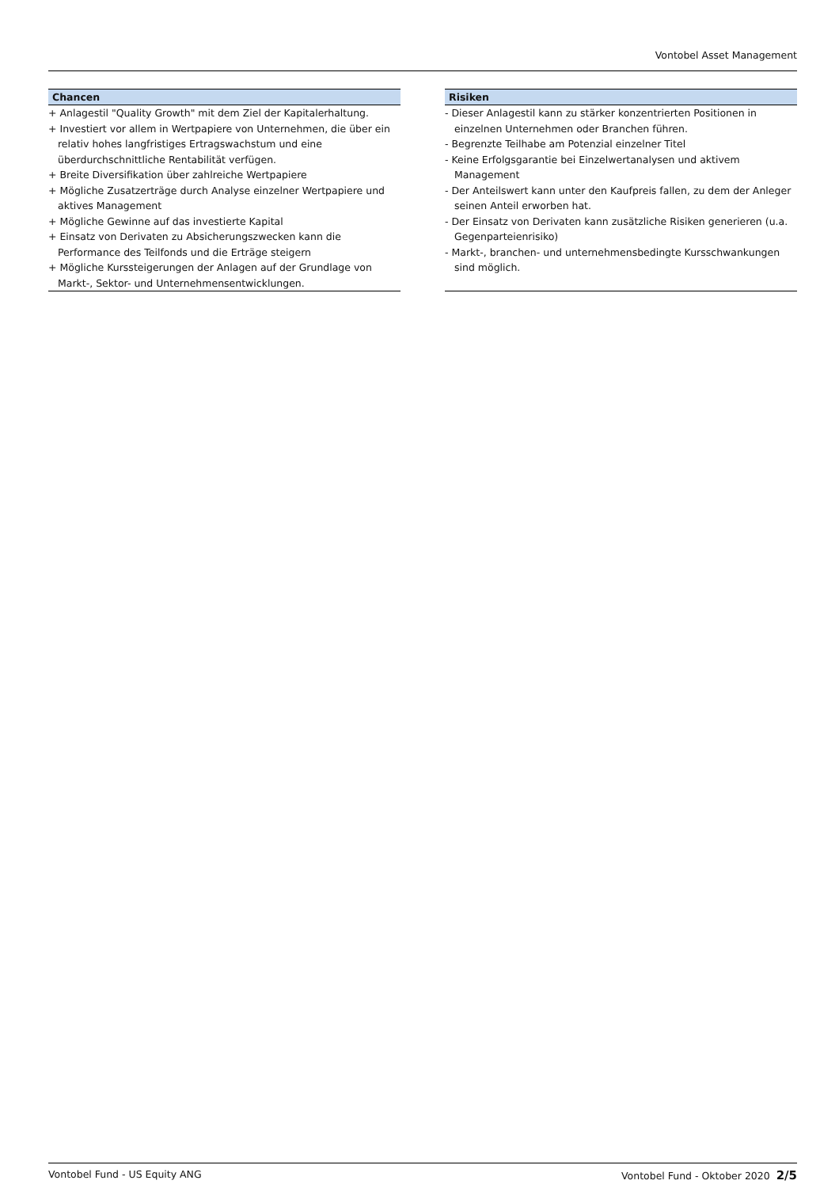Vontobel Asset Management
Chancen
+ Anlagestil "Quality Growth" mit dem Ziel der Kapitalerhaltung.
+ Investiert vor allem in Wertpapiere von Unternehmen, die über ein relativ hohes langfristiges Ertragswachstum und eine überdurchschnittliche Rentabilität verfügen.
+ Breite Diversifikation über zahlreiche Wertpapiere
+ Mögliche Zusatzerträge durch Analyse einzelner Wertpapiere und aktives Management
+ Mögliche Gewinne auf das investierte Kapital
+ Einsatz von Derivaten zu Absicherungszwecken kann die Performance des Teilfonds und die Erträge steigern
+ Mögliche Kurssteigerungen der Anlagen auf der Grundlage von Markt-, Sektor- und Unternehmensentwicklungen.
Risiken
- Dieser Anlagestil kann zu stärker konzentrierten Positionen in einzelnen Unternehmen oder Branchen führen.
- Begrenzte Teilhabe am Potenzial einzelner Titel
- Keine Erfolgsgarantie bei Einzelwertanalysen und aktivem Management
- Der Anteilswert kann unter den Kaufpreis fallen, zu dem der Anleger seinen Anteil erworben hat.
- Der Einsatz von Derivaten kann zusätzliche Risiken generieren (u.a. Gegenparteienrisiko)
- Markt-, branchen- und unternehmensbedingte Kursschwankungen sind möglich.
Vontobel Fund - US Equity ANG Vontobel Fund - Oktober 2020 2/5